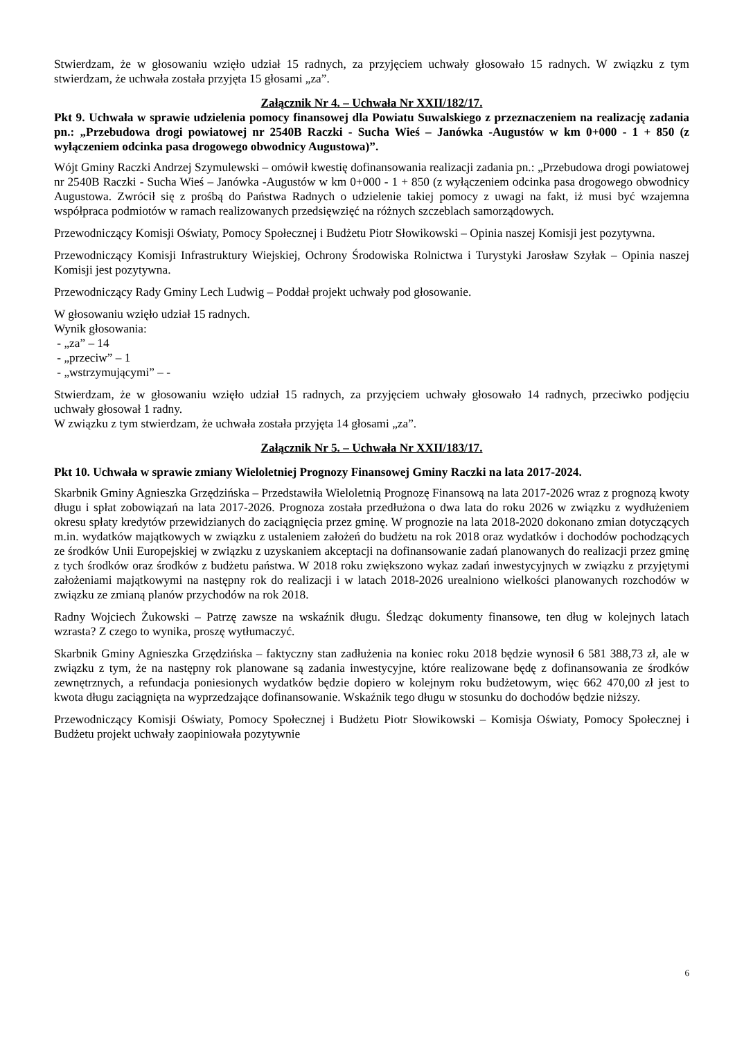Stwierdzam, że w głosowaniu wzięło udział 15 radnych, za przyjęciem uchwały głosowało 15 radnych. W związku z tym stwierdzam, że uchwała została przyjęta 15 głosami „za”.
Załącznik Nr 4. – Uchwała Nr XXII/182/17.
Pkt 9. Uchwała w sprawie udzielenia pomocy finansowej dla Powiatu Suwalskiego z przeznaczeniem na realizację zadania pn.: „Przebudowa drogi powiatowej nr 2540B Raczki - Sucha Wieś – Janówka -Augustów w km 0+000 - 1 + 850 (z wyłączeniem odcinka pasa drogowego obwodnicy Augustowa)”.
Wójt Gminy Raczki Andrzej Szymulewski – omówił kwestię dofinansowania realizacji zadania pn.: „Przebudowa drogi powiatowej nr 2540B Raczki - Sucha Wieś – Janówka -Augustów w km 0+000 - 1 + 850 (z wyłączeniem odcinka pasa drogowego obwodnicy Augustowa. Zwrócił się z prośbą do Państwa Radnych o udzielenie takiej pomocy z uwagi na fakt, iż musi być wzajemna współpraca podmiotów w ramach realizowanych przedsięwzięć na różnych szczeblach samorządowych.
Przewodniczący Komisji Oświaty, Pomocy Społecznej i Budżetu Piotr Słowikowski – Opinia naszej Komisji jest pozytywna.
Przewodniczący Komisji Infrastruktury Wiejskiej, Ochrony Środowiska Rolnictwa i Turystyki Jarosław Szyłak – Opinia naszej Komisji jest pozytywna.
Przewodniczący Rady Gminy Lech Ludwig – Poddał projekt uchwały pod głosowanie.
W głosowaniu wzięło udział 15 radnych.
Wynik głosowania:
- „za” – 14
- „przeciw” – 1
- „wstrzymującymi” – -
Stwierdzam, że w głosowaniu wzięło udział 15 radnych, za przyjęciem uchwały głosowało 14 radnych, przeciwko podjęciu uchwały głosował 1 radny.
W związku z tym stwierdzam, że uchwała została przyjęta 14 głosami „za”.
Załącznik Nr 5. – Uchwała Nr XXII/183/17.
Pkt 10. Uchwała w sprawie zmiany Wieloletniej Prognozy Finansowej Gminy Raczki na lata 2017-2024.
Skarbnik Gminy Agnieszka Grzędzińska – Przedstawiła Wieloletnią Prognozę Finansową na lata 2017-2026 wraz z prognozą kwoty długu i spłat zobowiązań na lata 2017-2026. Prognoza została przedłużona o dwa lata do roku 2026 w związku z wydłużeniem okresu spłaty kredytów przewidzianych do zaciągnięcia przez gminę. W prognozie na lata 2018-2020 dokonano zmian dotyczących m.in. wydatków majątkowych w związku z ustaleniem założeń do budżetu na rok 2018 oraz wydatków i dochodów pochodzących ze środków Unii Europejskiej w związku z uzyskaniem akceptacji na dofinansowanie zadań planowanych do realizacji przez gminę z tych środków oraz środków z budżetu państwa. W 2018 roku zwiększono wykaz zadań inwestycyjnych w związku z przyjętymi założeniami majątkowymi na następny rok do realizacji i w latach 2018-2026 urealniono wielkości planowanych rozchodów w związku ze zmianą planów przychodów na rok 2018.
Radny Wojciech Żukowski – Patrzę zawsze na wskaźnik długu. Śledząc dokumenty finansowe, ten dług w kolejnych latach wzrasta? Z czego to wynika, proszę wytłumaczyć.
Skarbnik Gminy Agnieszka Grzędzińska – faktyczny stan zadłużenia na koniec roku 2018 będzie wynosił 6 581 388,73 zł, ale w związku z tym, że na następny rok planowane są zadania inwestycyjne, które realizowane będę z dofinansowania ze środków zewnętrznych, a refundacja poniesionych wydatków będzie dopiero w kolejnym roku budżetowym, więc 662 470,00 zł jest to kwota długu zaciągnięta na wyprzedzające dofinansowanie. Wskaźnik tego długu w stosunku do dochodów będzie niższy.
Przewodniczący Komisji Oświaty, Pomocy Społecznej i Budżetu Piotr Słowikowski – Komisja Oświaty, Pomocy Społecznej i Budżetu projekt uchwały zaopiniowała pozytywnie
6